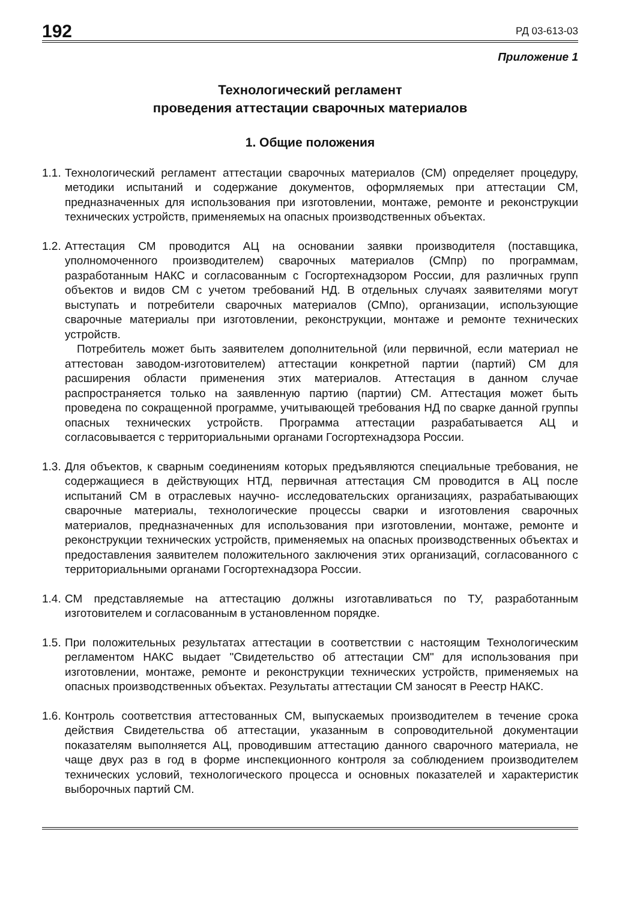192 РД 03-613-03
Приложение 1
Технологический регламент
проведения аттестации сварочных материалов
1. Общие положения
1.1.
Технологический регламент аттестации сварочных материалов (СМ) определяет процедуру, методики испытаний и содержание документов, оформляемых при аттестации СМ, предназначенных для использования при изготовлении, монтаже, ремонте и реконструкции технических устройств, применяемых на опасных производственных объектах.
1.2.
Аттестация СМ проводится АЦ на основании заявки производителя (поставщика, уполномоченного производителем) сварочных материалов (СМпр) по программам, разработанным НАКС и согласованным с Госгортехнадзором России, для различных групп объектов и видов СМ с учетом требований НД. В отдельных случаях заявителями могут выступать и потребители сварочных материалов (СМпо), организации, использующие сварочные материалы при изготовлении, реконструкции, монтаже и ремонте технических устройств.
Потребитель может быть заявителем дополнительной (или первичной, если материал не аттестован заводом-изготовителем) аттестации конкретной партии (партий) СМ для расширения области применения этих материалов. Аттестация в данном случае распространяется только на заявленную партию (партии) СМ. Аттестация может быть проведена по сокращенной программе, учитывающей требования НД по сварке данной группы опасных технических устройств. Программа аттестации разрабатывается АЦ и согласовывается с территориальными органами Госгортехнадзора России.
1.3.
Для объектов, к сварным соединениям которых предъявляются специальные требования, не содержащиеся в действующих НТД, первичная аттестация СМ проводится в АЦ после испытаний СМ в отраслевых научно- исследовательских организациях, разрабатывающих сварочные материалы, технологические процессы сварки и изготовления сварочных материалов, предназначенных для использования при изготовлении, монтаже, ремонте и реконструкции технических устройств, применяемых на опасных производственных объектах и предоставления заявителем положительного заключения этих организаций, согласованного с территориальными органами Госгортехнадзора России.
1.4.
СМ представляемые на аттестацию должны изготавливаться по ТУ, разработанным изготовителем и согласованным в установленном порядке.
1.5.
При положительных результатах аттестации в соответствии с настоящим Технологическим регламентом НАКС выдает "Свидетельство об аттестации СМ" для использования при изготовлении, монтаже, ремонте и реконструкции технических устройств, применяемых на опасных производственных объектах. Результаты аттестации СМ заносят в Реестр НАКС.
1.6.
Контроль соответствия аттестованных СМ, выпускаемых производителем в течение срока действия Свидетельства об аттестации, указанным в сопроводительной документации показателям выполняется АЦ, проводившим аттестацию данного сварочного материала, не чаще двух раз в год в форме инспекционного контроля за соблюдением производителем технических условий, технологического процесса и основных показателей и характеристик выборочных партий СМ.